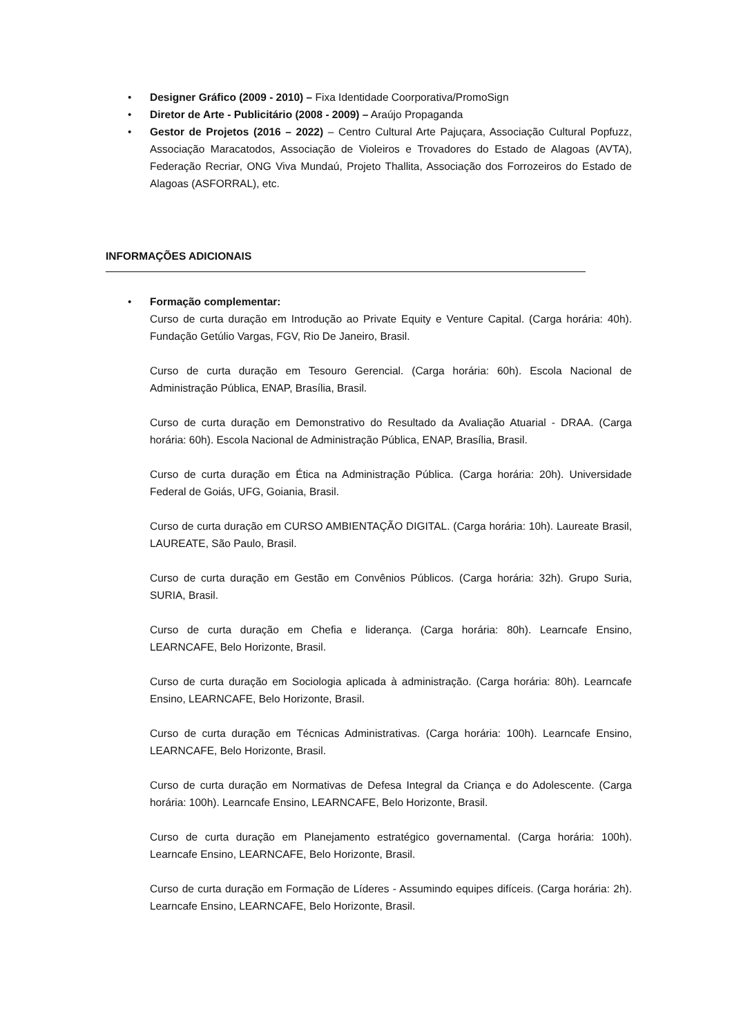• Designer Gráfico (2009 - 2010) – Fixa Identidade Coorporativa/PromoSign
• Diretor de Arte - Publicitário (2008 - 2009) – Araújo Propaganda
• Gestor de Projetos (2016 – 2022) – Centro Cultural Arte Pajuçara, Associação Cultural Popfuzz, Associação Maracatodos, Associação de Violeiros e Trovadores do Estado de Alagoas (AVTA), Federação Recriar, ONG Viva Mundaú, Projeto Thallita, Associação dos Forrozeiros do Estado de Alagoas (ASFORRAL), etc.
INFORMAÇÕES ADICIONAIS
• Formação complementar:
Curso de curta duração em Introdução ao Private Equity e Venture Capital. (Carga horária: 40h). Fundação Getúlio Vargas, FGV, Rio De Janeiro, Brasil.
Curso de curta duração em Tesouro Gerencial. (Carga horária: 60h). Escola Nacional de Administração Pública, ENAP, Brasília, Brasil.
Curso de curta duração em Demonstrativo do Resultado da Avaliação Atuarial - DRAA. (Carga horária: 60h). Escola Nacional de Administração Pública, ENAP, Brasília, Brasil.
Curso de curta duração em Ética na Administração Pública. (Carga horária: 20h). Universidade Federal de Goiás, UFG, Goiania, Brasil.
Curso de curta duração em CURSO AMBIENTAÇÃO DIGITAL. (Carga horária: 10h). Laureate Brasil, LAUREATE, São Paulo, Brasil.
Curso de curta duração em Gestão em Convênios Públicos. (Carga horária: 32h). Grupo Suria, SURIA, Brasil.
Curso de curta duração em Chefia e liderança. (Carga horária: 80h). Learncafe Ensino, LEARNCAFE, Belo Horizonte, Brasil.
Curso de curta duração em Sociologia aplicada à administração. (Carga horária: 80h). Learncafe Ensino, LEARNCAFE, Belo Horizonte, Brasil.
Curso de curta duração em Técnicas Administrativas. (Carga horária: 100h). Learncafe Ensino, LEARNCAFE, Belo Horizonte, Brasil.
Curso de curta duração em Normativas de Defesa Integral da Criança e do Adolescente. (Carga horária: 100h). Learncafe Ensino, LEARNCAFE, Belo Horizonte, Brasil.
Curso de curta duração em Planejamento estratégico governamental. (Carga horária: 100h). Learncafe Ensino, LEARNCAFE, Belo Horizonte, Brasil.
Curso de curta duração em Formação de Líderes - Assumindo equipes difíceis. (Carga horária: 2h). Learncafe Ensino, LEARNCAFE, Belo Horizonte, Brasil.